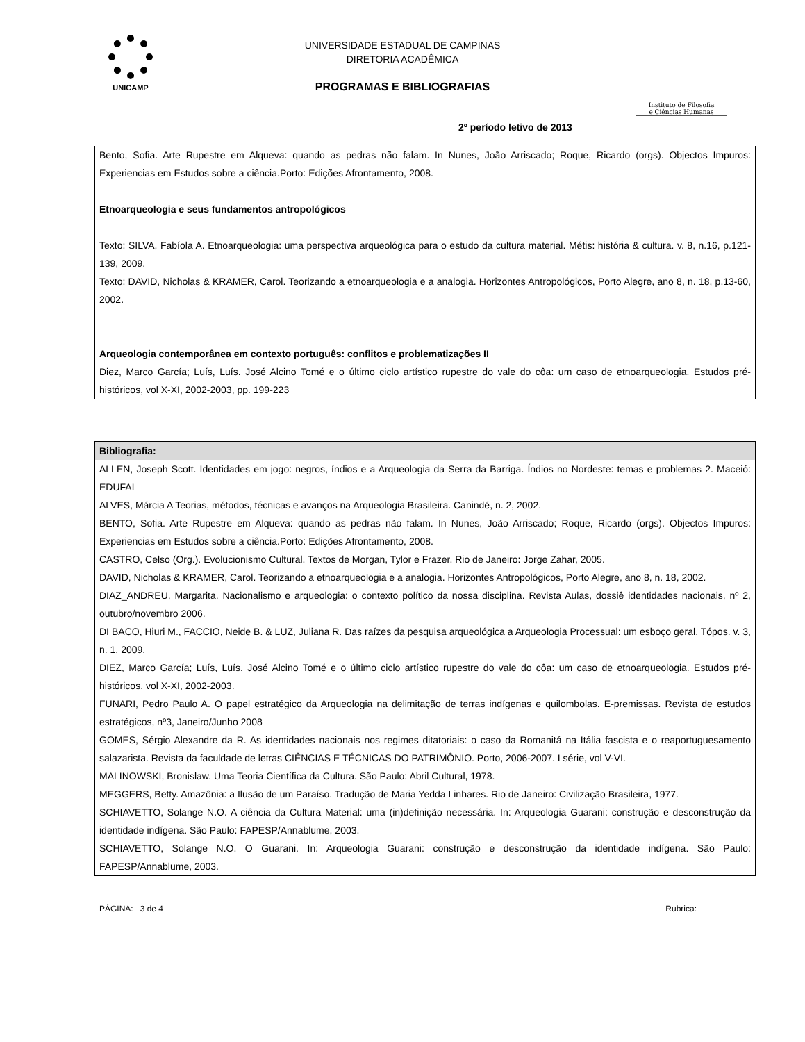UNICAMP
UNIVERSIDADE ESTADUAL DE CAMPINAS
DIRETORIA ACADÊMICA
PROGRAMAS E BIBLIOGRAFIAS
Instituto de Filosofia
e Ciências Humanas
2º período letivo de 2013
Bento, Sofia. Arte Rupestre em Alqueva: quando as pedras não falam. In Nunes, João Arriscado; Roque, Ricardo (orgs). Objectos Impuros: Experiencias em Estudos sobre a ciência.Porto: Edições Afrontamento, 2008.
Etnoarqueologia e seus fundamentos antropológicos
Texto: SILVA, Fabíola A. Etnoarqueologia: uma perspectiva arqueológica para o estudo da cultura material. Métis: história & cultura. v. 8, n.16, p.121-139, 2009.
Texto: DAVID, Nicholas & KRAMER, Carol. Teorizando a etnoarqueologia e a analogia. Horizontes Antropológicos, Porto Alegre, ano 8, n. 18, p.13-60, 2002.
Arqueologia contemporânea em contexto português: conflitos e problematizações II
Diez, Marco García; Luís, Luís. José Alcino Tomé e o último ciclo artístico rupestre do vale do côa: um caso de etnoarqueologia. Estudos pré-históricos, vol X-XI, 2002-2003, pp. 199-223
Bibliografia:
ALLEN, Joseph Scott. Identidades em jogo: negros, índios e a Arqueologia da Serra da Barriga. Índios no Nordeste: temas e problemas 2. Maceió: EDUFAL
ALVES, Márcia A Teorias, métodos, técnicas e avanços na Arqueologia Brasileira. Canindé, n. 2, 2002.
BENTO, Sofia. Arte Rupestre em Alqueva: quando as pedras não falam. In Nunes, João Arriscado; Roque, Ricardo (orgs). Objectos Impuros: Experiencias em Estudos sobre a ciência.Porto: Edições Afrontamento, 2008.
CASTRO, Celso (Org.). Evolucionismo Cultural. Textos de Morgan, Tylor e Frazer. Rio de Janeiro: Jorge Zahar, 2005.
DAVID, Nicholas & KRAMER, Carol. Teorizando a etnoarqueologia e a analogia. Horizontes Antropológicos, Porto Alegre, ano 8, n. 18, 2002.
DIAZ_ANDREU, Margarita. Nacionalismo e arqueologia: o contexto político da nossa disciplina. Revista Aulas, dossiê identidades nacionais, nº 2, outubro/novembro 2006.
DI BACO, Hiuri M., FACCIO, Neide B. & LUZ, Juliana R. Das raízes da pesquisa arqueológica a Arqueologia Processual: um esboço geral. Tópos. v. 3, n. 1, 2009.
DIEZ, Marco García; Luís, Luís. José Alcino Tomé e o último ciclo artístico rupestre do vale do côa: um caso de etnoarqueologia. Estudos pré-históricos, vol X-XI, 2002-2003.
FUNARI, Pedro Paulo A. O papel estratégico da Arqueologia na delimitação de terras indígenas e quilombolas. E-premissas. Revista de estudos estratégicos, nº3, Janeiro/Junho 2008
GOMES, Sérgio Alexandre da R. As identidades nacionais nos regimes ditatoriais: o caso da Romanitá na Itália fascista e o reaportuguesamento salazarista. Revista da faculdade de letras CIÊNCIAS E TÉCNICAS DO PATRIMÔNIO. Porto, 2006-2007. I série, vol V-VI.
MALINOWSKI, Bronislaw. Uma Teoria Científica da Cultura. São Paulo: Abril Cultural, 1978.
MEGGERS, Betty. Amazônia: a Ilusão de um Paraíso. Tradução de Maria Yedda Linhares. Rio de Janeiro: Civilização Brasileira, 1977.
SCHIAVETTO, Solange N.O. A ciência da Cultura Material: uma (in)definição necessária. In: Arqueologia Guarani: construção e desconstrução da identidade indígena. São Paulo: FAPESP/Annablume, 2003.
SCHIAVETTO, Solange N.O. O Guarani. In: Arqueologia Guarani: construção e desconstrução da identidade indígena. São Paulo: FAPESP/Annablume, 2003.
PÁGINA: 3 de 4 Rubrica: